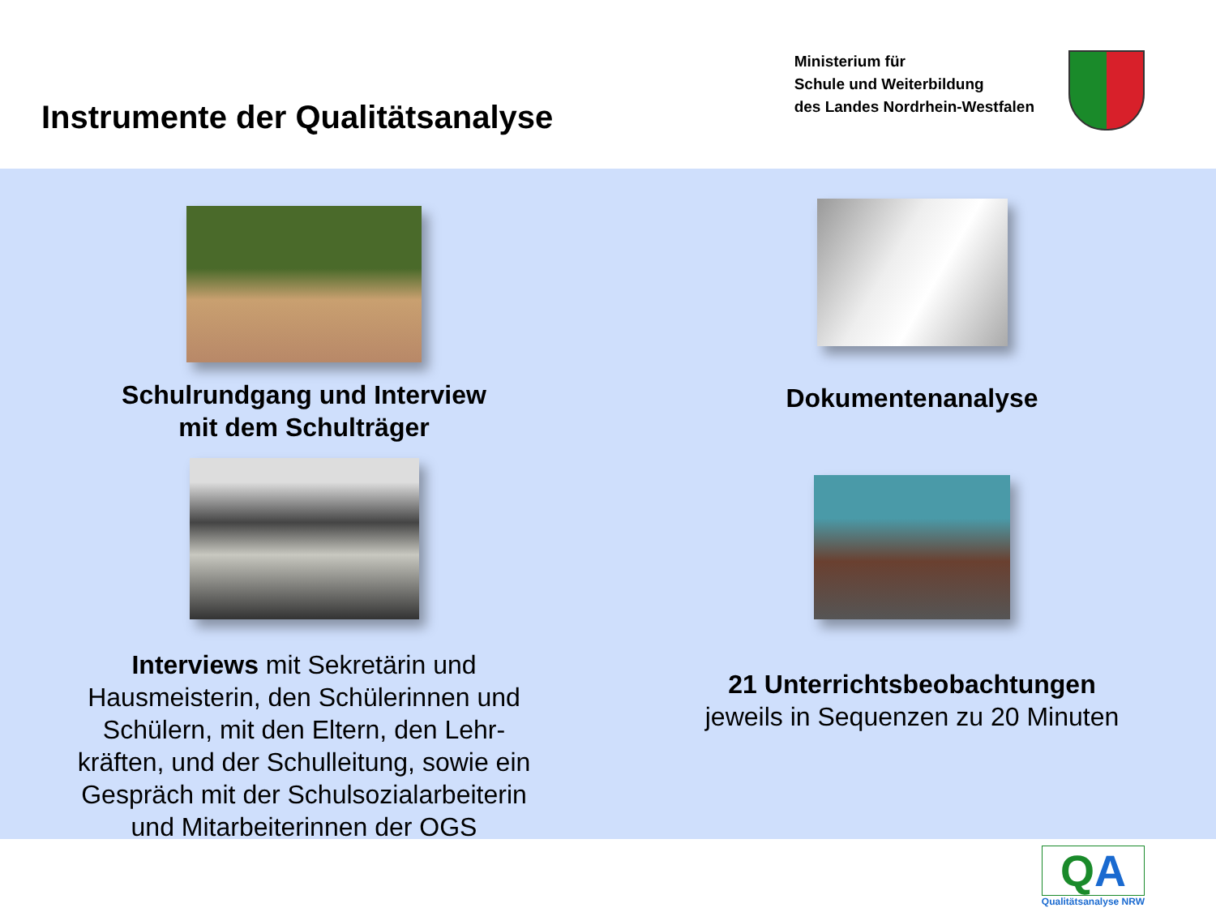Instrumente der Qualitätsanalyse
Ministerium für
Schule und Weiterbildung
des Landes Nordrhein-Westfalen
Schulrundgang und Interview
mit dem Schulträger
Interviews mit Sekretärin und
Hausmeisterin, den Schülerinnen und
Schülern, mit den Eltern, den Lehr-
kräften, und der Schulleitung, sowie ein
Gespräch mit der Schulsozialarbeiterin
und Mitarbeiterinnen der OGS
Dokumentenanalyse
21 Unterrichtsbeobachtungen
jeweils in Sequenzen zu 20 Minuten
QA
Qualitätsanalyse NRW